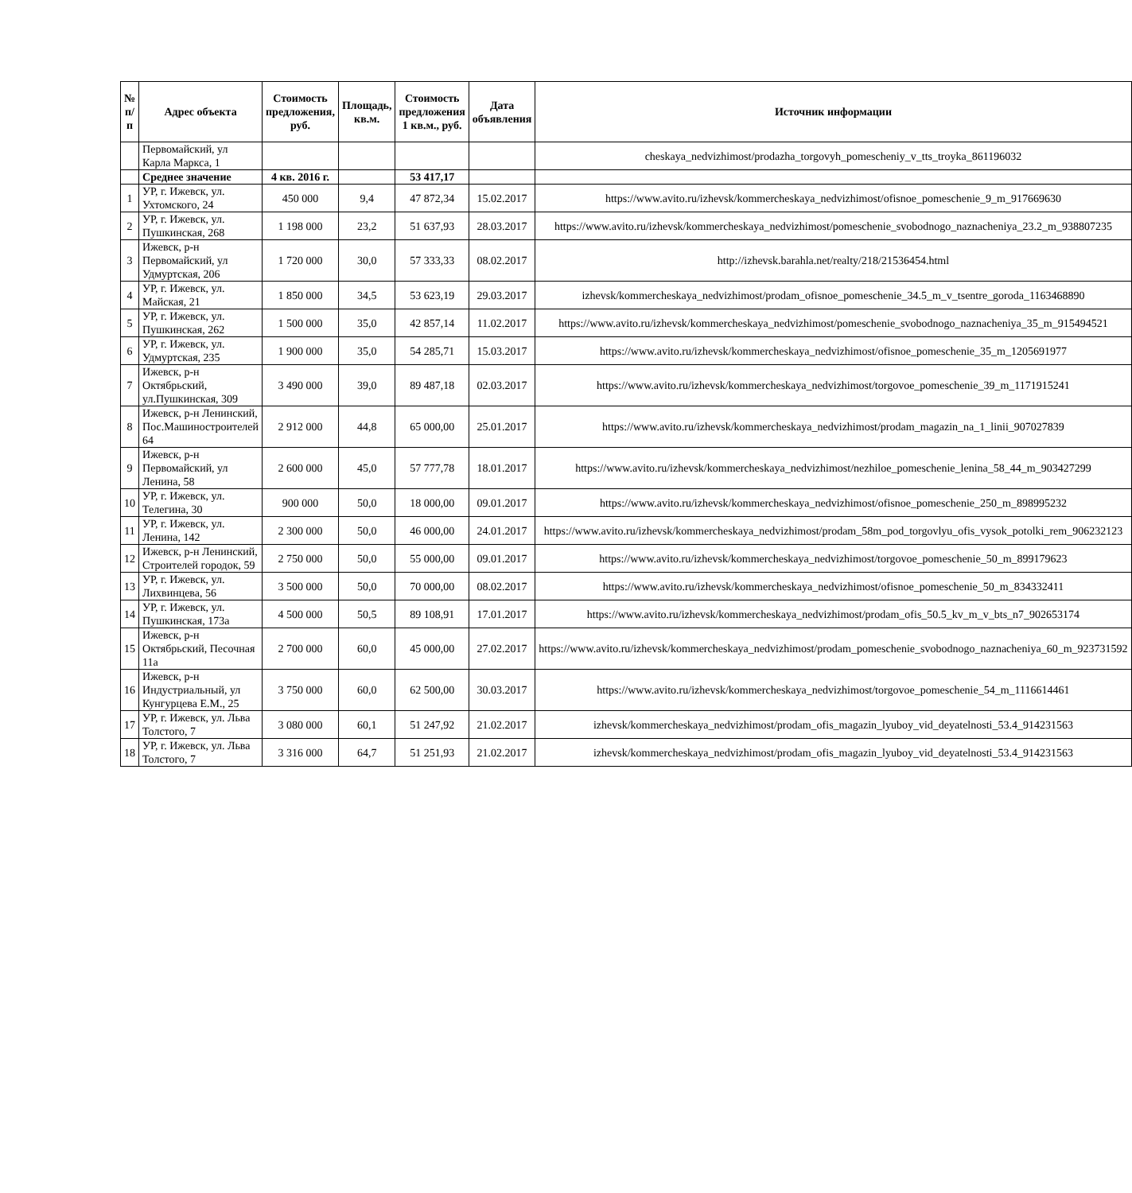| № п/п | Адрес объекта | Стоимость предложения, руб. | Площадь, кв.м. | Стоимость предложения 1 кв.м., руб. | Дата объявления | Источник информации |
| --- | --- | --- | --- | --- | --- | --- |
| | Первомайский, ул Карла Маркса, 1 | | | | | cheskaya_nedvizhimost/prodazha_torgovyh_pomescheniy_v_tts_troyka_861196032 |
| | Среднее значение | 4 кв. 2016 г. | | 53 417,17 | | |
| 1 | УР, г. Ижевск, ул. Ухтомского, 24 | 450 000 | 9,4 | 47 872,34 | 15.02.2017 | https://www.avito.ru/izhevsk/kommercheskaya_nedvizhimost/ofisnoe_pomeschenie_9_m_917669630 |
| 2 | УР, г. Ижевск, ул. Пушкинская, 268 | 1 198 000 | 23,2 | 51 637,93 | 28.03.2017 | https://www.avito.ru/izhevsk/kommercheskaya_nedvizhimost/pomeschenie_svobodnogo_naznacheniya_23.2_m_938807235 |
| 3 | Ижевск, р-н Первомайский, ул Удмуртская, 206 | 1 720 000 | 30,0 | 57 333,33 | 08.02.2017 | http://izhevsk.barahla.net/realty/218/21536454.html |
| 4 | УР, г. Ижевск, ул. Майская, 21 | 1 850 000 | 34,5 | 53 623,19 | 29.03.2017 | izhevsk/kommercheskaya_nedvizhimost/prodam_ofisnoe_pomeschenie_34.5_m_v_tsentre_goroda_1163468890 |
| 5 | УР, г. Ижевск, ул. Пушкинская, 262 | 1 500 000 | 35,0 | 42 857,14 | 11.02.2017 | https://www.avito.ru/izhevsk/kommercheskaya_nedvizhimost/pomeschenie_svobodnogo_naznacheniya_35_m_915494521 |
| 6 | УР, г. Ижевск, ул. Удмуртская, 235 | 1 900 000 | 35,0 | 54 285,71 | 15.03.2017 | https://www.avito.ru/izhevsk/kommercheskaya_nedvizhimost/ofisnoe_pomeschenie_35_m_1205691977 |
| 7 | Ижевск, р-н Октябрьский, ул.Пушкинская, 309 | 3 490 000 | 39,0 | 89 487,18 | 02.03.2017 | https://www.avito.ru/izhevsk/kommercheskaya_nedvizhimost/torgovoe_pomeschenie_39_m_1171915241 |
| 8 | Ижевск, р-н Ленинский, Пос.Машиностроителей 64 | 2 912 000 | 44,8 | 65 000,00 | 25.01.2017 | https://www.avito.ru/izhevsk/kommercheskaya_nedvizhimost/prodam_magazin_na_1_linii_907027839 |
| 9 | Ижевск, р-н Первомайский, ул Ленина, 58 | 2 600 000 | 45,0 | 57 777,78 | 18.01.2017 | https://www.avito.ru/izhevsk/kommercheskaya_nedvizhimost/nezhiloe_pomeschenie_lenina_58_44_m_903427299 |
| 10 | УР, г. Ижевск, ул. Телегина, 30 | 900 000 | 50,0 | 18 000,00 | 09.01.2017 | https://www.avito.ru/izhevsk/kommercheskaya_nedvizhimost/ofisnoe_pomeschenie_250_m_898995232 |
| 11 | УР, г. Ижевск, ул. Ленина, 142 | 2 300 000 | 50,0 | 46 000,00 | 24.01.2017 | https://www.avito.ru/izhevsk/kommercheskaya_nedvizhimost/prodam_58m_pod_torgovlyu_ofis_vysok_potolki_rem_906232123 |
| 12 | Ижевск, р-н Ленинский, Строителей городок, 59 | 2 750 000 | 50,0 | 55 000,00 | 09.01.2017 | https://www.avito.ru/izhevsk/kommercheskaya_nedvizhimost/torgovoe_pomeschenie_50_m_899179623 |
| 13 | УР, г. Ижевск, ул. Лихвинцева, 56 | 3 500 000 | 50,0 | 70 000,00 | 08.02.2017 | https://www.avito.ru/izhevsk/kommercheskaya_nedvizhimost/ofisnoe_pomeschenie_50_m_834332411 |
| 14 | УР, г. Ижевск, ул. Пушкинская, 173а | 4 500 000 | 50,5 | 89 108,91 | 17.01.2017 | https://www.avito.ru/izhevsk/kommercheskaya_nedvizhimost/prodam_ofis_50.5_kv_m_v_bts_n7_902653174 |
| 15 | Ижевск, р-н Октябрьский, Песочная 11а | 2 700 000 | 60,0 | 45 000,00 | 27.02.2017 | https://www.avito.ru/izhevsk/kommercheskaya_nedvizhimost/prodam_pomeschenie_svobodnogo_naznacheniya_60_m_923731592 |
| 16 | Ижевск, р-н Индустриальный, ул Кунгурцева Е.М., 25 | 3 750 000 | 60,0 | 62 500,00 | 30.03.2017 | https://www.avito.ru/izhevsk/kommercheskaya_nedvizhimost/torgovoe_pomeschenie_54_m_1116614461 |
| 17 | УР, г. Ижевск, ул. Льва Толстого, 7 | 3 080 000 | 60,1 | 51 247,92 | 21.02.2017 | izhevsk/kommercheskaya_nedvizhimost/prodam_ofis_magazin_lyuboy_vid_deyatelnosti_53.4_914231563 |
| 18 | УР, г. Ижевск, ул. Льва Толстого, 7 | 3 316 000 | 64,7 | 51 251,93 | 21.02.2017 | izhevsk/kommercheskaya_nedvizhimost/prodam_ofis_magazin_lyuboy_vid_deyatelnosti_53.4_914231563 |